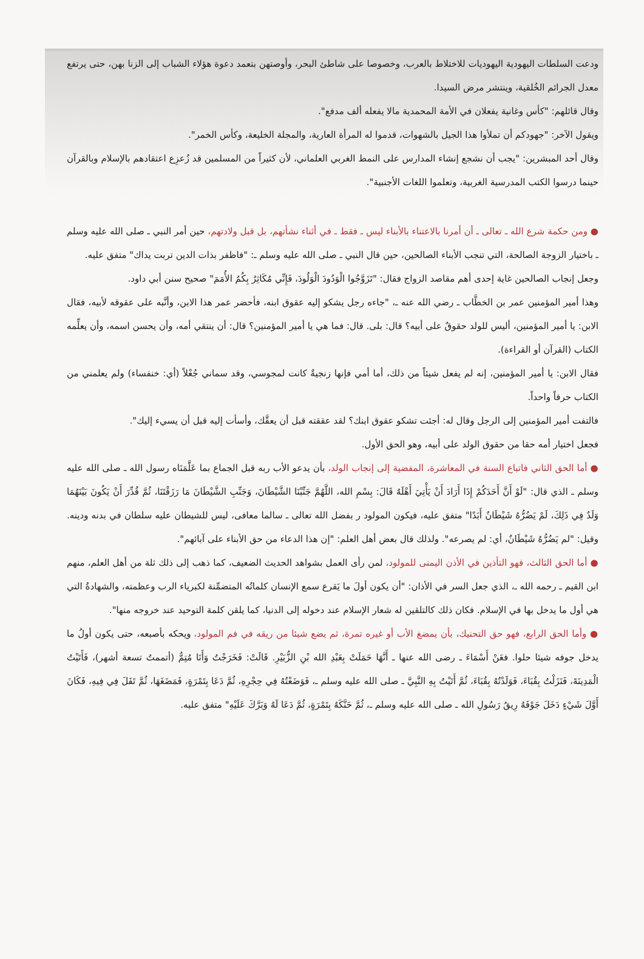ودعت السلطات اليهودية اليهوديات للاختلاط بالعرب، وخصوصا على شاطئ البحر، وأوصتهن بتعمد دعوة هؤلاء الشباب إلى الزنا بهن، حتى يرتفع معدل الجرائم الخُلقية، وينتشر مرض السيدا.
وقال قائلهم: "كأس وغانية يفعلان في الأمة المحمدية مالا يفعله ألف مدفع".
ويقول الآخر: "جهودكم أن تملأوا هذا الجيل بالشهوات، قدموا له المرأة العارية، والمجلة الخليعة، وكأس الخمر".
وقال أحد المبشرين: "يجب أن نشجع إنشاء المدارس على النمط الغربي العلماني، لأن كثيراً من المسلمين قد زُعزِع اعتقادهم بالإسلام وبالقرآن حينما درسوا الكتب المدرسية الغربية، وتعلموا اللغات الأجنبية".
● ومن حكمة شرع الله ـ تعالى ـ أن أمرنا بالاعتناء بالأبناء ليس ـ فقط ـ في أثناء نشأتهم، بل قبل ولادتهم، حين أمر النبي ـ صلى الله عليه وسلم ـ باختيار الزوجة الصالحة، التي تنجب الأبناء الصالحين، حين قال النبي ـ صلى الله عليه وسلم ـ: "فاظفر بذات الدين تربت يداك" متفق عليه.
وجعل إنجاب الصالحين غاية إحدى أهم مقاصد الزواج فقال: "تَزَوَّجُوا الْوَدُودَ الْوَلُودَ، فَإِنِّي مُكَاثِرٌ بِكُمُ الأُمَمَ" صحيح سنن أبي داود.
وهذا أمير المؤمنين عمر بن الخطَّاب ـ رضي الله عنه ـ، "جاءه رجل يشكو إليه عقوق ابنه، فأحضر عمر هذا الابن، وأنَّبه على عقوقه لأبيه، فقال الابن: يا أمير المؤمنين، أليس للولد حقوقٌ على أبيه؟ قال: بلى. قال: فما هي يا أمير المؤمنين؟ قال: أن ينتقي أمه، وأن يحسن اسمه، وأن يعلِّمه الكتاب (القرآن أو القراءة).
فقال الابن: يا أمير المؤمنين، إنه لم يفعل شيئاً من ذلك، أما أمي فإنها زنجيةٌ كانت لمجوسي، وقد سماني جُعْلاً (أي: خنفساء) ولم يعلمني من الكتاب حرفاً واحداً.
فالتفت أمير المؤمنين إلى الرجل وقال له: أجئت تشكو عقوق ابنك؟ لقد عققته قبل أن يعقَّك، وأسأت إليه قبل أن يسيء إليك".
فجعل اختيار أمه حقا من حقوق الولد على أبيه، وهو الحق الأول.
● أما الحق الثاني فاتباع السنة في المعاشرة، المفضية إلى إنجاب الولد، بأن يدعو الأب ربه قبل الجماع بما عَلَّمَنَاه رسول الله ـ صلى الله عليه وسلم ـ الذي قال: "لَوْ أَنَّ أَحَدَكُمْ إِذَا أَرَادَ أَنْ يَأْتِيَ أَهْلَهُ قَالَ: بِسْمِ الله، اللَّهُمَّ جَنِّبْنَا الشَّيْطَانَ، وَجَنِّبِ الشَّيْطَانَ مَا رَزَقْتَنَا، ثُمَّ قُدِّرَ أَنْ يَكُونَ بَيْنَهُمَا وَلَدٌ فِي ذَلِكَ، لَمْ يَضُرُّهُ شَيْطَانٌ أَبَدًا" متفق عليه، فيكون المولود ر بفضل الله تعالى ـ سالما معافى، ليس للشيطان عليه سلطان في بدنه ودينه. وقيل: "لم يَضُرُّهُ شَيْطَانٌ، أي: لم يصرعه". ولذلك قال بعض أهل العلم: "إن هذا الدعاء من حق الأبناء على آبائهم".
● أما الحق الثالث، فهو التأذين في الأذن اليمنى للمولود، لمن رأى العمل بشواهد الحديث الضعيف، كما ذهب إلى ذلك ثلة من أهل العلم، منهم ابن القيم ـ رحمه الله ـ، الذي جعل السر في الأذان: "أن يكون أولَ ما يَقرع سمع الإنسان كلماتُه المتضمِّنة لكبرياء الرب وعظمته، والشهادةُ التي هي أول ما يدخل بها في الإسلام. فكان ذلك كالتلقين له شعار الإسلام عند دخوله إلى الدنيا، كما يلقن كلمة التوحيد عند خروجه منها".
● وأما الحق الرابع، فهو حق التحنيك، بأن يمضغ الأب أو غيره تمرة، ثم يضع شيئا من ريقه في فم المولود، ويحكه بأصبعه، حتى يكون أولُ ما يدخل جوفه شيئا حلوا. فعَنْ أَسْمَاءَ ـ رضى الله عنها ـ أَنَّهَا حَمَلَتْ بِعَبْدِ الله بْنِ الزُّبَيْرِ. قَالَتْ: فَخَرَجْتُ وَأَنَا مُتِمٌّ (أتممتُ تسعة أشهر)، فَأَتَيْتُ الْمَدِينَةَ، فَنَزَلْتُ بِقُبَاءَ، فَوَلَدْتُهُ بِقُبَاءَ، ثُمَّ أَتَيْتُ بِهِ النَّبِيَّ ـ صلى الله عليه وسلم ـ، فَوَضَعْتُهُ فِي حِجْرِهِ، ثُمَّ دَعَا بِتَمْرَةٍ، فَمَضَغَهَا، ثُمَّ تَفَلَ فِي فِيهِ، فَكَانَ أَوَّلَ شَيْءٍ دَخَلَ جَوْفَهُ رِيقُ رَسُولِ الله ـ صلى الله عليه وسلم ـ، ثُمَّ حَنَّكَهُ بِتَمْرَةٍ، ثُمَّ دَعَا لَهُ وَبَرَّكَ عَلَيْهِ" متفق عليه.